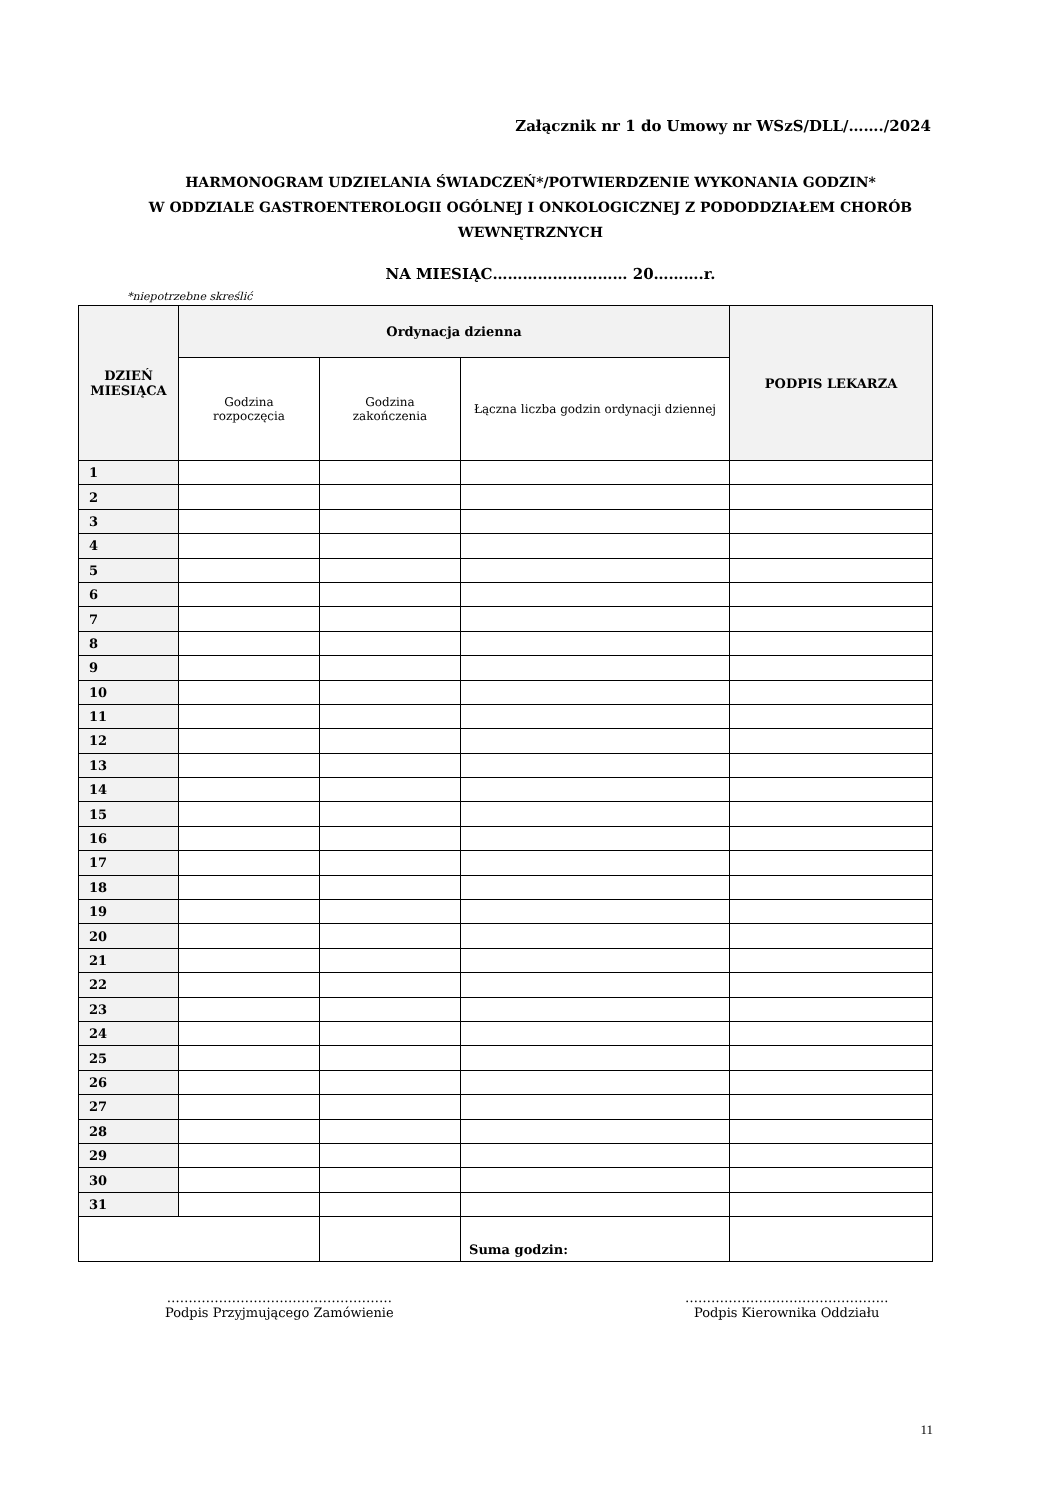Załącznik nr 1 do Umowy nr WSzS/DLL/……./2024
HARMONOGRAM UDZIELANIA ŚWIADCZEŃ*/POTWIERDZENIE WYKONANIA GODZIN*
W ODDZIALE GASTROENTEROLOGII OGÓLNEJ I ONKOLOGICZNEJ Z PODODDZIAŁEM CHORÓB
WEWNĘTRZNYCH
NA MIESIĄC……………………… 20……….r.
*niepotrzebne skreślić
| DZIEŃ MIESIĄCA | Ordynacja dzienna | | | PODPIS LEKARZA |
| --- | --- | --- | --- | --- |
| | Godzina rozpoczęcia | Godzina zakończenia | Łączna liczba godzin ordynacji dziennej | |
| 1 | | | | |
| 2 | | | | |
| 3 | | | | |
| 4 | | | | |
| 5 | | | | |
| 6 | | | | |
| 7 | | | | |
| 8 | | | | |
| 9 | | | | |
| 10 | | | | |
| 11 | | | | |
| 12 | | | | |
| 13 | | | | |
| 14 | | | | |
| 15 | | | | |
| 16 | | | | |
| 17 | | | | |
| 18 | | | | |
| 19 | | | | |
| 20 | | | | |
| 21 | | | | |
| 22 | | | | |
| 23 | | | | |
| 24 | | | | |
| 25 | | | | |
| 26 | | | | |
| 27 | | | | |
| 28 | | | | |
| 29 | | | | |
| 30 | | | | |
| 31 | | | | |
| | | | Suma godzin: | |
…….………………………………………
Podpis Przyjmującego Zamówienie
………………………………………..
Podpis Kierownika Oddziału
11